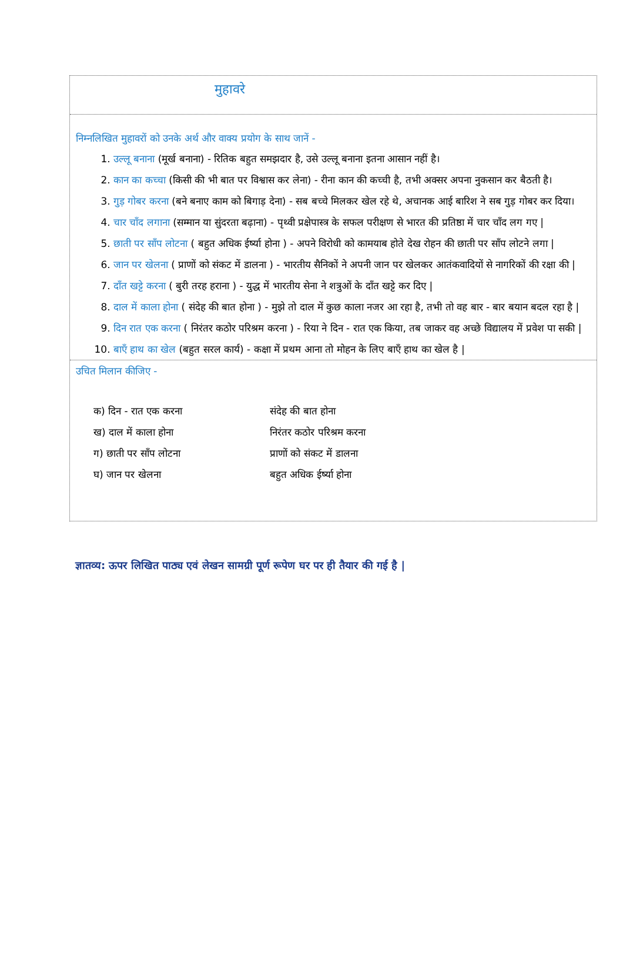मुहावरे
निम्नलिखित मुहावरों को उनके अर्थ और वाक्य प्रयोग के साथ जानें -
1. उल्लू बनाना (मूर्ख बनाना) - रितिक बहुत समझदार है, उसे उल्लू बनाना इतना आसान नहीं है।
2. कान का कच्चा (किसी की भी बात पर विश्वास कर लेना) - रीना कान की कच्ची है, तभी अक्सर अपना नुकसान कर बैठती है।
3. गुड़ गोबर करना (बने बनाए काम को बिगाड़ देना) - सब बच्चे मिलकर खेल रहे थे, अचानक आई बारिश ने सब गुड़ गोबर कर दिया।
4. चार चाँद लगाना (सम्मान या सुंदरता बढ़ाना) - पृथ्वी प्रक्षेपास्त्र के सफल परीक्षण से भारत की प्रतिष्ठा में चार चाँद लग गए |
5. छाती पर साँप लोटना ( बहुत अधिक ईर्ष्या होना ) - अपने विरोधी को कामयाब होते देख रोहन की छाती पर साँप लोटने लगा |
6. जान पर खेलना ( प्राणों को संकट में डालना ) - भारतीय सैनिकों ने अपनी जान पर खेलकर आतंकवादियों से नागरिकों की रक्षा की |
7. दाँत खट्टे करना ( बुरी तरह हराना ) - युद्ध में भारतीय सेना ने शत्रुओं के दाँत खट्टे कर दिए |
8. दाल में काला होना ( संदेह की बात होना ) - मुझे तो दाल में कुछ काला नजर आ रहा है, तभी तो वह बार - बार बयान बदल रहा है |
9. दिन रात एक करना ( निरंतर कठोर परिश्रम करना ) - रिया ने दिन - रात एक किया, तब जाकर वह अच्छे विद्यालय में प्रवेश पा सकी |
10. बाएँ हाथ का खेल (बहुत सरल कार्य) - कक्षा में प्रथम आना तो मोहन के लिए बाएँ हाथ का खेल है |
उचित मिलान कीजिए -
| क) दिन - रात एक करना | संदेह की बात होना |
| ख) दाल में काला होना | निरंतर कठोर परिश्रम करना |
| ग) छाती पर साँप लोटना | प्राणों को संकट में डालना |
| घ) जान पर खेलना | बहुत अधिक ईर्ष्या होना |
ज्ञातव्य: ऊपर लिखित पाठ्य एवं लेखन सामग्री पूर्ण रूपेण घर पर ही तैयार की गई है |